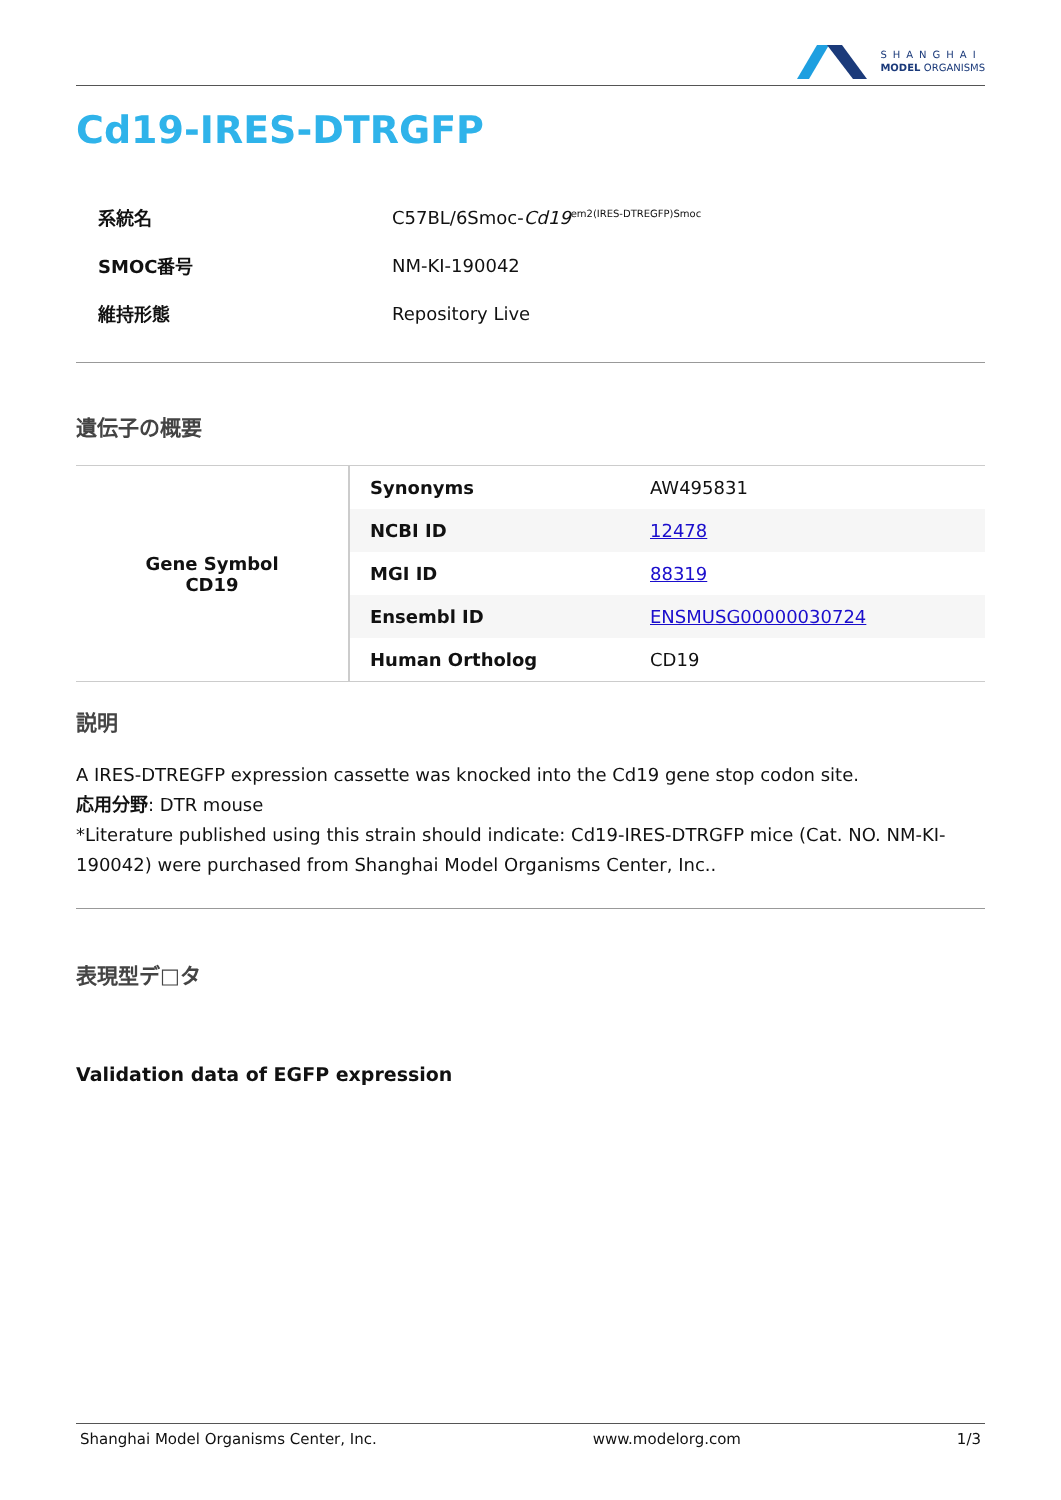SHANGHAI
MODEL ORGANISMS
Cd19-IRES-DTRGFP
| 系統名 | C57BL/6Smoc- Cd19<sup>em2(IRES-DTREGFP)Smoc</sup> |
| SMOC番号 | NM-KI-190042 |
| 維持形態 | Repository Live |
遺伝子の概要
| Gene Symbol CD19 | Synonyms | AW495831 |
| | NCBI ID | 12478 |
| | MGI ID | 88319 |
| | Ensembl ID | ENSMUSG00000030724 |
| | Human Ortholog | CD19 |
説明
A IRES-DTREGFP expression cassette was knocked into the Cd19 gene stop codon site.
応用分野: DTR mouse
*Literature published using this strain should indicate: Cd19-IRES-DTRGFP mice (Cat. NO. NM-KI-190042) were purchased from Shanghai Model Organisms Center, Inc..
表現型デ□タ
Validation data of EGFP expression
Shanghai Model Organisms Center, Inc. www.modelorg.com 1/3